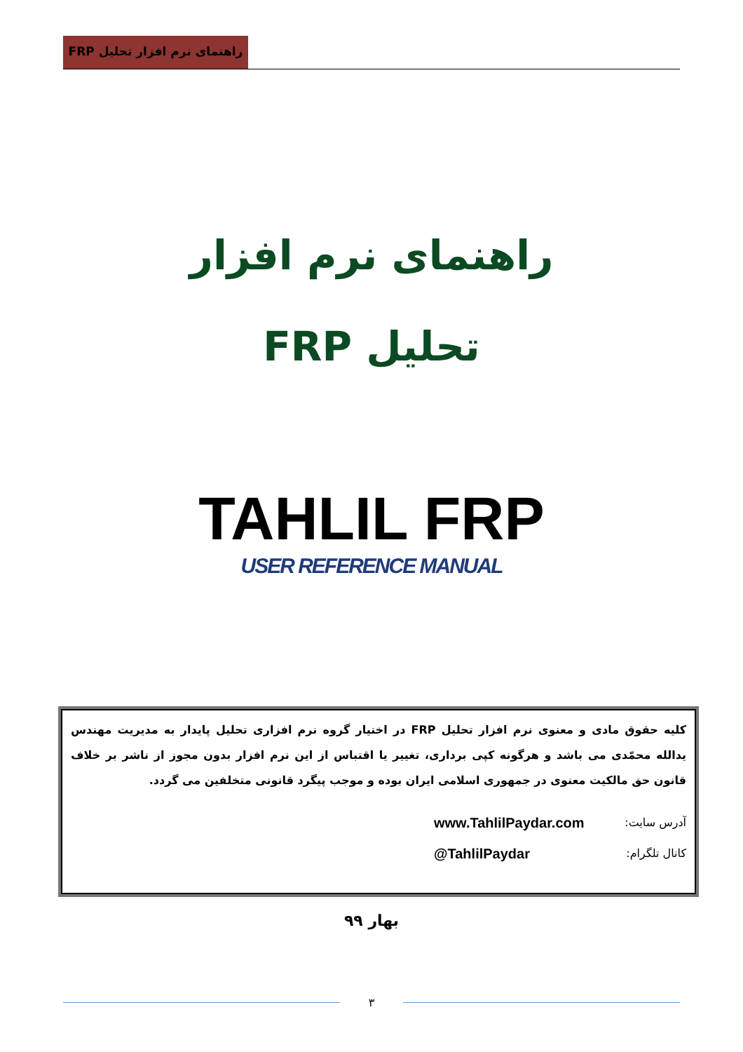راهنمای نرم افزار تحلیل FRP
راهنمای نرم افزار
تحلیل FRP
TAHLIL FRP
USER REFERENCE MANUAL
کلیه حقوق مادی و معنوی نرم افزار تحلیل FRP در اختیار گروه نرم افزاری تحلیل پایدار به مدیریت مهندس یدالله محمّدی می باشد و هرگونه کپی برداری، تغییر یا اقتباس از این نرم افزار بدون مجوز از ناشر بر خلاف قانون حق مالکیت معنوی در جمهوری اسلامی ایران بوده و موجب پیگرد قانونی متخلفین می گردد.
آدرس سایت: www.TahlilPaydar.com
کانال تلگرام: @TahlilPaydar
بهار ۹۹
۳